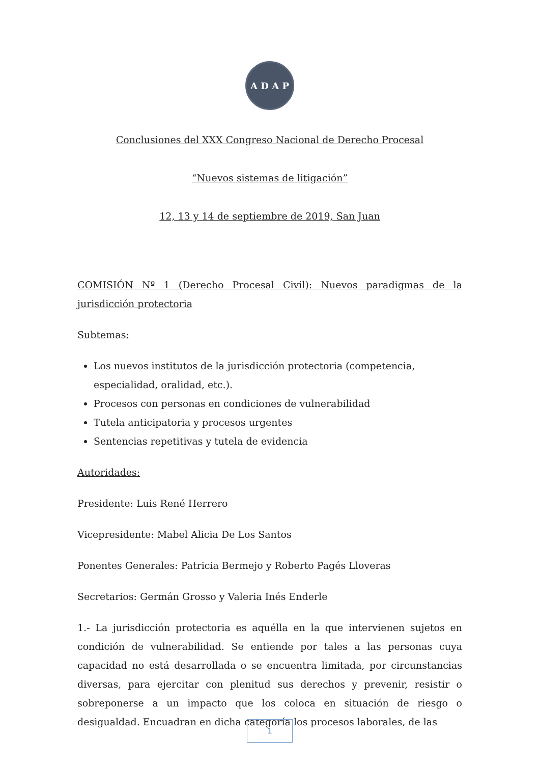A D A P
Conclusiones del XXX Congreso Nacional de Derecho Procesal
“Nuevos sistemas de litigación”
12, 13 y 14 de septiembre de 2019, San Juan
COMISIÓN Nº 1 (Derecho Procesal Civil): Nuevos paradigmas de la jurisdicción protectoria
Subtemas:
Los nuevos institutos de la jurisdicción protectoria (competencia, especialidad, oralidad, etc.).
Procesos con personas en condiciones de vulnerabilidad
Tutela anticipatoria y procesos urgentes
Sentencias repetitivas y tutela de evidencia
Autoridades:
Presidente: Luis René Herrero
Vicepresidente: Mabel Alicia De Los Santos
Ponentes Generales: Patricia Bermejo y Roberto Pagés Lloveras
Secretarios: Germán Grosso y Valeria Inés Enderle
1.- La jurisdicción protectoria es aquélla en la que intervienen sujetos en condición de vulnerabilidad. Se entiende por tales a las personas cuya capacidad no está desarrollada o se encuentra limitada, por circunstancias diversas, para ejercitar con plenitud sus derechos y prevenir, resistir o sobreponerse a un impacto que los coloca en situación de riesgo o desigualdad. Encuadran en dicha categoría los procesos laborales, de las
1